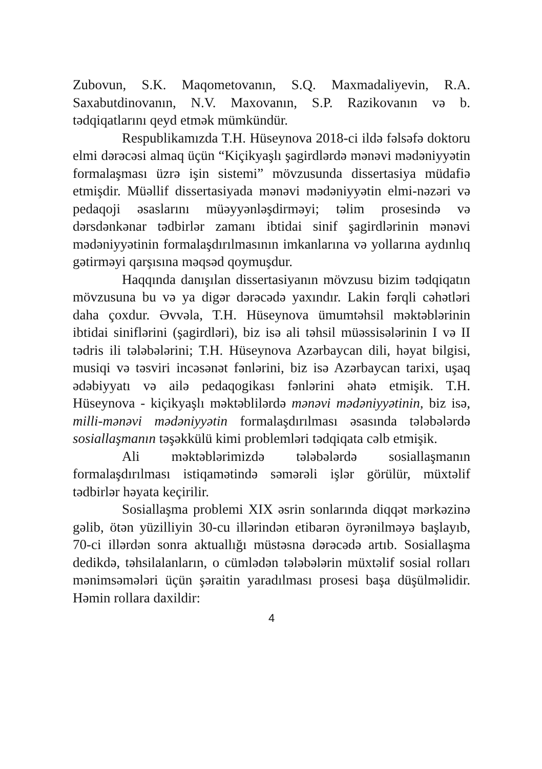Zubovun, S.K. Maqometovanın, S.Q. Maxmadaliyevin, R.A. Saxabutdinovanın, N.V. Maxovanın, S.P. Razikovanın və b. tədqiqatlarını qeyd etmək mümkündür.
Respublikamızda T.H. Hüseynova 2018-ci ildə fəlsəfə doktoru elmi dərəcəsi almaq üçün “Kiçikyaşlı şagirdlərdə mənəvi mədəniyyətin formalaşması üzrə işin sistemi” mövzusunda dissertasiya müdafiə etmişdir. Müəllif dissertasiyada mənəvi mədəniyyətin elmi-nəzəri və pedaqoji əsaslarını müəyyənləşdirməyi; təlim prosesində və dərsdənkənar tədbirlər zamanı ibtidai sinif şagirdlərinin mənəvi mədəniyyətinin formalaşdırılmasının imkanlarına və yollarına aydınlıq gətirməyi qarşısına məqsəd qoymuşdur.
Haqqında danışılan dissertasiyanın mövzusu bizim tədqiqatın mövzusuna bu və ya digər dərəcədə yaxındır. Lakin fərqli cəhətləri daha çoxdur. Əvvəla, T.H. Hüseynova ümumtəhsil məktəblərinin ibtidai siniflərini (şagirdləri), biz isə ali təhsil müəssisələrinin I və II tədris ili tələbələrini; T.H. Hüseynova Azərbaycan dili, həyat bilgisi, musiqi və təsviri incəsənət fənlərini, biz isə Azərbaycan tarixi, uşaq ədəbiyyatı və ailə pedaqogikası fənlərini əhatə etmişik. T.H. Hüseynova - kiçikyaşlı məktəblilərdə mənəvi mədəniyyətinin, biz isə, milli-mənəvi mədəniyyətin formalaşdırılması əsasında tələbələrdə sosiallaşmanın təşəkkülü kimi problemləri tədqiqata cəlb etmişik.
Ali məktəblərimizdə tələbələrdə sosiallaşmanın formalaşdırılması istiqamətində səmərəli işlər görülür, müxtəlif tədbirlər həyata keçirilir.
Sosiallaşma problemi XIX əsrin sonlarında diqqət mərkəzinə gəlib, ötən yüzilliyin 30-cu illərindən etibarən öyrənilməyə başlayıb, 70-ci illərdən sonra aktuallığı müstəsna dərəcədə artıb. Sosiallaşma dedikdə, təhsilalanların, o cümlədən tələbələrin müxtəlif sosial rolları mənimsəmələri üçün şəraitin yaradılması prosesi başa düşülməlidir. Həmin rollara daxildir:
4